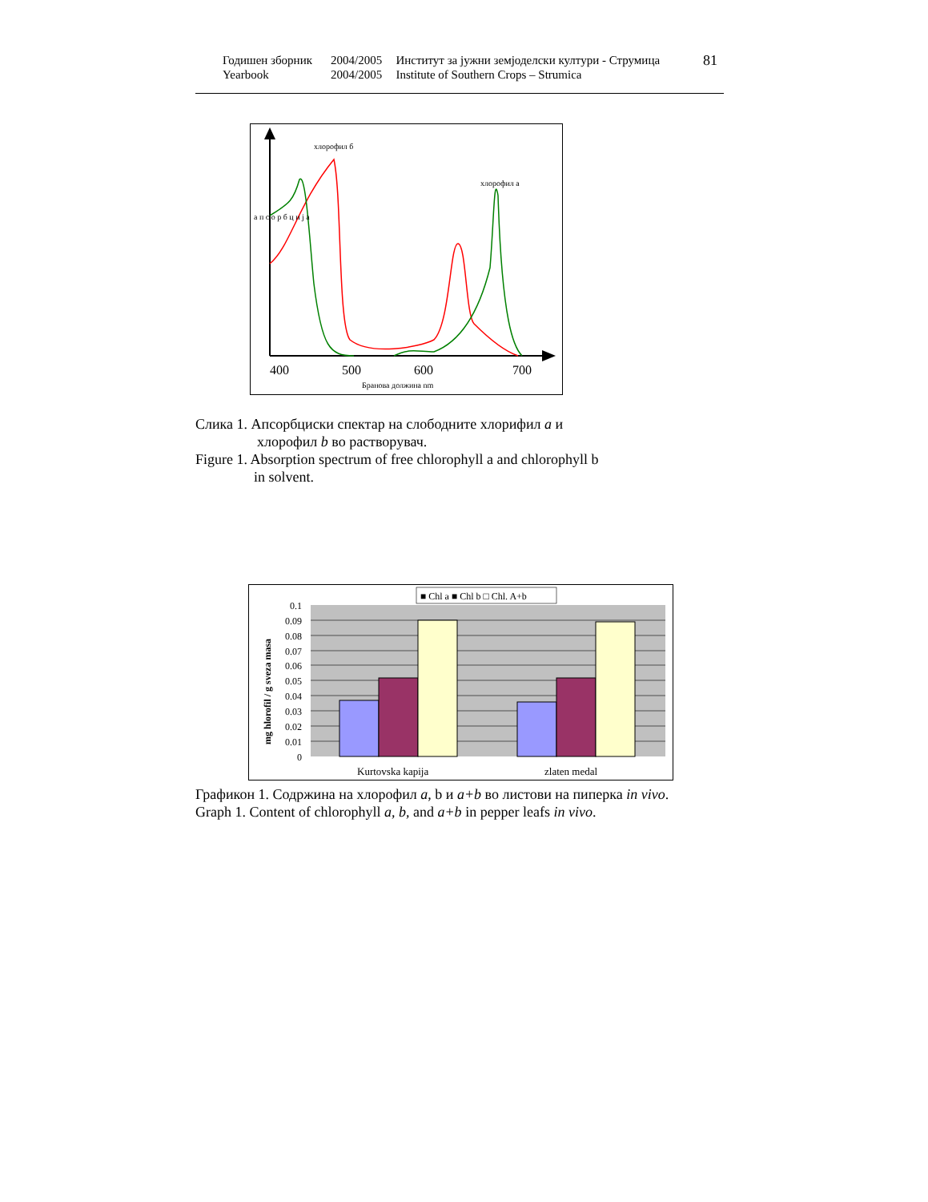| Годишен зборник | 2004/2005 | Институт за јужни земјоделски култури - Струмица | 81 |
| Yearbook | 2004/2005 | Institute of Southern Crops – Strumica | |
хлорофил б
хлорофил а
а п с о р б ц и ј а
400
500
600
700
Бранова должина nm
Слика 1. Апсорбциски спектар на слободните хлорифил a и
хлорофил b во растворувач.
Figure 1. Absorption spectrum of free chlorophyll a and chlorophyll b
in solvent.
■ Chl a ■ Chl b □ Chl. A+b
0.1
0.09
0.08
0.07
0.06
0.05
0.04
0.03
0.02
0.01
0
mg hlorofil / g sveza masa
Kurtovska kapija
zlaten medal
Графикон 1. Содржина на хлорофил a, b и a+b во листови на пиперка in vivo.
Graph 1. Content of chlorophyll a, b, and a+b in pepper leafs in vivo.